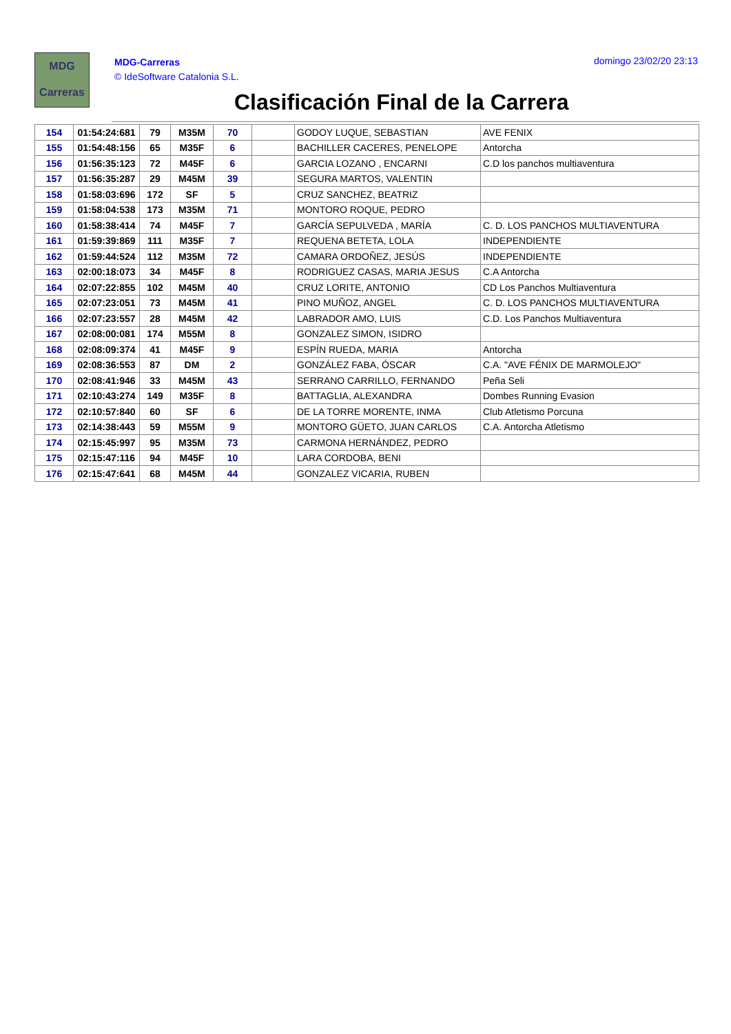MDG
Carreras
MDG-Carreras
© IdeSoftware Catalonia S.L.
domingo 23/02/20 23:13
Clasificación Final de la Carrera
| 154 | 01:54:24:681 | 79 | M35M | 70 | | GODOY LUQUE, SEBASTIAN | AVE FENIX |
| 155 | 01:54:48:156 | 65 | M35F | 6 | | BACHILLER CACERES, PENELOPE | Antorcha |
| 156 | 01:56:35:123 | 72 | M45F | 6 | | GARCIA LOZANO , ENCARNI | C.D los panchos multiaventura |
| 157 | 01:56:35:287 | 29 | M45M | 39 | | SEGURA MARTOS, VALENTIN | |
| 158 | 01:58:03:696 | 172 | SF | 5 | | CRUZ SANCHEZ, BEATRIZ | |
| 159 | 01:58:04:538 | 173 | M35M | 71 | | MONTORO ROQUE, PEDRO | |
| 160 | 01:58:38:414 | 74 | M45F | 7 | | GARCÍA SEPULVEDA , MARÍA | C. D. LOS PANCHOS MULTIAVENTURA |
| 161 | 01:59:39:869 | 111 | M35F | 7 | | REQUENA BETETA, LOLA | INDEPENDIENTE |
| 162 | 01:59:44:524 | 112 | M35M | 72 | | CAMARA ORDOÑEZ, JESÚS | INDEPENDIENTE |
| 163 | 02:00:18:073 | 34 | M45F | 8 | | RODRIGUEZ CASAS, MARIA JESUS | C.A Antorcha |
| 164 | 02:07:22:855 | 102 | M45M | 40 | | CRUZ LORITE, ANTONIO | CD Los Panchos Multiaventura |
| 165 | 02:07:23:051 | 73 | M45M | 41 | | PINO MUÑOZ, ANGEL | C. D. LOS PANCHOS MULTIAVENTURA |
| 166 | 02:07:23:557 | 28 | M45M | 42 | | LABRADOR AMO, LUIS | C.D. Los Panchos Multiaventura |
| 167 | 02:08:00:081 | 174 | M55M | 8 | | GONZALEZ SIMON, ISIDRO | |
| 168 | 02:08:09:374 | 41 | M45F | 9 | | ESPÍN RUEDA, MARIA | Antorcha |
| 169 | 02:08:36:553 | 87 | DM | 2 | | GONZÁLEZ FABA, ÓSCAR | C.A. "AVE FÉNIX DE MARMOLEJO" |
| 170 | 02:08:41:946 | 33 | M45M | 43 | | SERRANO CARRILLO, FERNANDO | Peña Seli |
| 171 | 02:10:43:274 | 149 | M35F | 8 | | BATTAGLIA, ALEXANDRA | Dombes Running Evasion |
| 172 | 02:10:57:840 | 60 | SF | 6 | | DE LA TORRE MORENTE, INMA | Club Atletismo Porcuna |
| 173 | 02:14:38:443 | 59 | M55M | 9 | | MONTORO GÜETO, JUAN CARLOS | C.A. Antorcha Atletismo |
| 174 | 02:15:45:997 | 95 | M35M | 73 | | CARMONA HERNÁNDEZ, PEDRO | |
| 175 | 02:15:47:116 | 94 | M45F | 10 | | LARA CORDOBA, BENI | |
| 176 | 02:15:47:641 | 68 | M45M | 44 | | GONZALEZ VICARIA, RUBEN | |